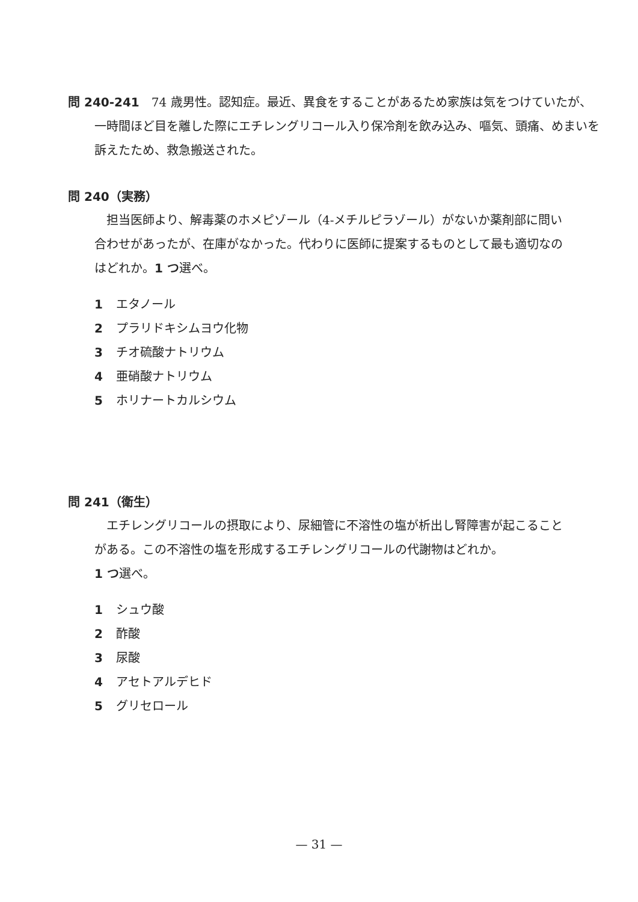問 240-241　74 歳男性。認知症。最近、異食をすることがあるため家族は気をつけていたが、一時間ほど目を離した際にエチレングリコール入り保冷剤を飲み込み、嘔気、頭痛、めまいを訴えたため、救急搬送された。
問 240（実務）
　担当医師より、解毒薬のホメピゾール（4-メチルピラゾール）がないか薬剤部に問い合わせがあったが、在庫がなかった。代わりに医師に提案するものとして最も適切なのはどれか。1 つ選べ。
1 エタノール
2 プラリドキシムヨウ化物
3 チオ硫酸ナトリウム
4 亜硝酸ナトリウム
5 ホリナートカルシウム
問 241（衛生）
　エチレングリコールの摂取により、尿細管に不溶性の塩が析出し腎障害が起こることがある。この不溶性の塩を形成するエチレングリコールの代謝物はどれか。
1 つ選べ。
1 シュウ酸
2 酢酸
3 尿酸
4 アセトアルデヒド
5 グリセロール
— 31 —